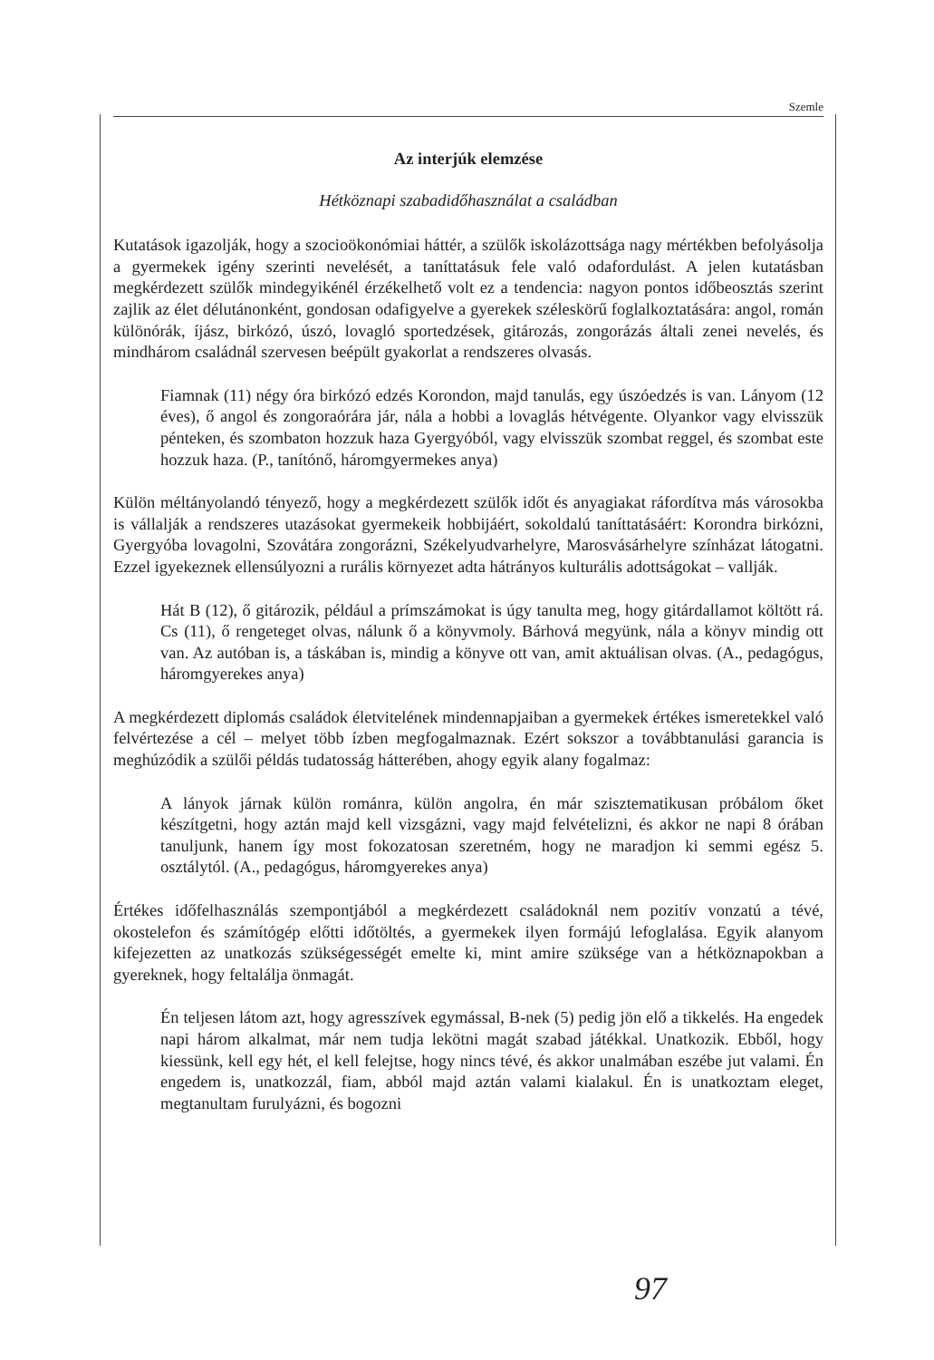Szemle
Az interjúk elemzése
Hétköznapi szabadidőhasználat a családban
Kutatások igazolják, hogy a szocioökonómiai háttér, a szülők iskolázottsága nagy mértékben befolyásolja a gyermekek igény szerinti nevelését, a taníttatásuk fele való odafordulást. A jelen kutatásban megkérdezett szülők mindegyikénél érzékelhető volt ez a tendencia: nagyon pontos időbeosztás szerint zajlik az élet délutánonként, gondosan odafigyelve a gyerekek széleskörű foglalkoztatására: angol, román különórák, íjász, birkózó, úszó, lovagló sportedzések, gitározás, zongorázás általi zenei nevelés, és mindhárom családnál szervesen beépült gyakorlat a rendszeres olvasás.
Fiamnak (11) négy óra birkózó edzés Korondon, majd tanulás, egy úszóedzés is van. Lányom (12 éves), ő angol és zongoraórára jár, nála a hobbi a lovaglás hétvégente. Olyankor vagy elvisszük pénteken, és szombaton hozzuk haza Gyergyóból, vagy elvisszük szombat reggel, és szombat este hozzuk haza. (P., tanítónő, háromgyermekes anya)
Külön méltányolandó tényező, hogy a megkérdezett szülők időt és anyagiakat ráfordítva más városokba is vállalják a rendszeres utazásokat gyermekeik hobbijáért, sokoldalú taníttatásáért: Korondra birkózni, Gyergyóba lovagolni, Szovátára zongorázni, Székelyudvarhelyre, Marosvásárhelyre színházat látogatni. Ezzel igyekeznek ellensúlyozni a rurális környezet adta hátrányos kulturális adottságokat – vallják.
Hát B (12), ő gitározik, például a prímszámokat is úgy tanulta meg, hogy gitárdallamot költött rá. Cs (11), ő rengeteget olvas, nálunk ő a könyvmoly. Bárhová megyünk, nála a könyv mindig ott van. Az autóban is, a táskában is, mindig a könyve ott van, amit aktuálisan olvas. (A., pedagógus, háromgyerekes anya)
A megkérdezett diplomás családok életvitelének mindennapjaiban a gyermekek értékes ismeretekkel való felvértezése a cél – melyet több ízben megfogalmaznak. Ezért sokszor a továbbtanulási garancia is meghúzódik a szülői példás tudatosság hátterében, ahogy egyik alany fogalmaz:
A lányok járnak külön románra, külön angolra, én már szisztematikusan próbálom őket készítgetni, hogy aztán majd kell vizsgázni, vagy majd felvételizni, és akkor ne napi 8 órában tanuljunk, hanem így most fokozatosan szeretném, hogy ne maradjon ki semmi egész 5. osztálytól. (A., pedagógus, háromgyerekes anya)
Értékes időfelhasználás szempontjából a megkérdezett családoknál nem pozitív vonzatú a tévé, okostelefon és számítógép előtti időtöltés, a gyermekek ilyen formájú lefoglalása. Egyik alanyom kifejezetten az unatkozás szükségességét emelte ki, mint amire szüksége van a hétköznapokban a gyereknek, hogy feltalálja önmagát.
Én teljesen látom azt, hogy agresszívek egymással, B-nek (5) pedig jön elő a tikkelés. Ha engedek napi három alkalmat, már nem tudja lekötni magát szabad játékkal. Unatkozik. Ebből, hogy kiessünk, kell egy hét, el kell felejtse, hogy nincs tévé, és akkor unalmában eszébe jut valami. Én engedem is, unatkozzál, fiam, abból majd aztán valami kialakul. Én is unatkoztam eleget, megtanultam furulyázni, és bogozni
97